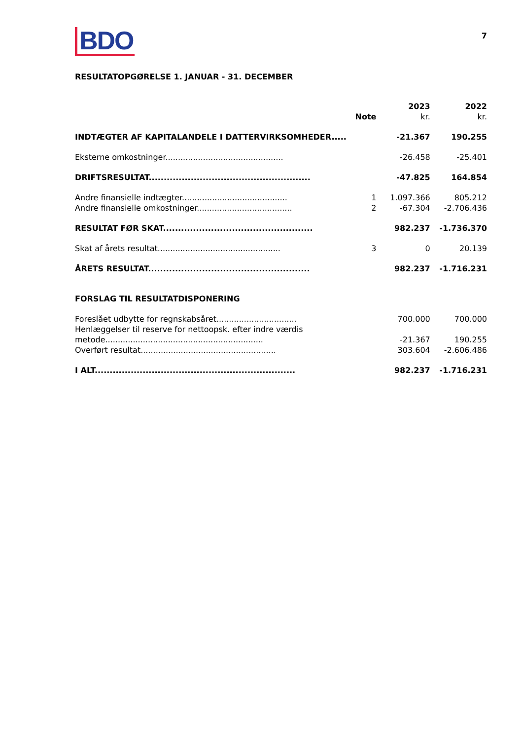BDO
7
RESULTATOPGØRELSE 1. JANUAR - 31. DECEMBER
| | Note | 2023 kr. | 2022 kr. |
| --- | --- | --- | --- |
| INDTÆGTER AF KAPITALANDELE I DATTERVIRKSOMHEDER..... | | -21.367 | 190.255 |
| Eksterne omkostninger............................................... | | -26.458 | -25.401 |
| DRIFTSRESULTAT...................................................... | | -47.825 | 164.854 |
| Andre finansielle indtægter.......................................... | 1 | 1.097.366 | 805.212 |
| Andre finansielle omkostninger...................................... | 2 | -67.304 | -2.706.436 |
| RESULTAT FØR SKAT.................................................. | | 982.237 | -1.736.370 |
| Skat af årets resultat................................................. | 3 | 0 | 20.139 |
| ÅRETS RESULTAT...................................................... | | 982.237 | -1.716.231 |
| FORSLAG TIL RESULTATDISPONERING | | | |
| Foreslået udbytte for regnskabsåret................................ | | 700.000 | 700.000 |
| Henlæggelser til reserve for nettoopsk. efter indre værdis metode............................................................... | | -21.367 | 190.255 |
| Overført resultat...................................................... | | 303.604 | -2.606.486 |
| I ALT................................................................... | | 982.237 | -1.716.231 |